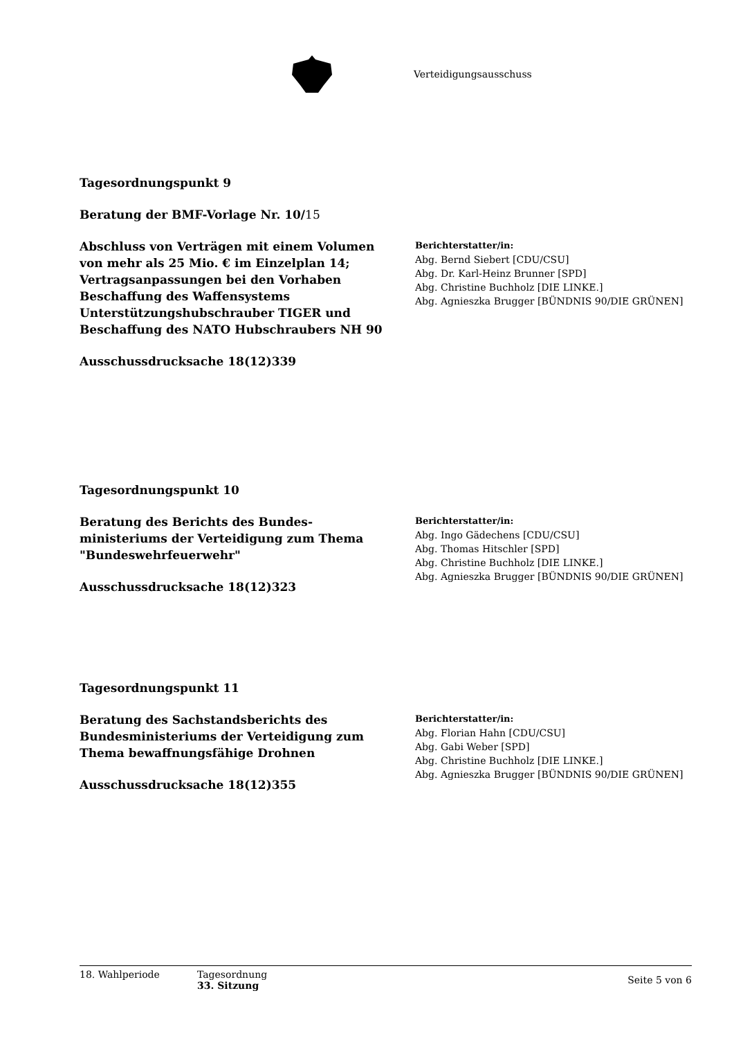Verteidigungsausschuss
Tagesordnungspunkt 9
Beratung der BMF-Vorlage Nr. 10/15
Abschluss von Verträgen mit einem Volumen von mehr als 25 Mio. € im Einzelplan 14; Vertragsanpassungen bei den Vorhaben Beschaffung des Waffensystems Unterstützungshubschrauber TIGER und Beschaffung des NATO Hubschraubers NH 90
Ausschussdrucksache 18(12)339
Berichterstatter/in:
Abg. Bernd Siebert [CDU/CSU]
Abg. Dr. Karl-Heinz Brunner [SPD]
Abg. Christine Buchholz [DIE LINKE.]
Abg. Agnieszka Brugger [BÜNDNIS 90/DIE GRÜNEN]
Tagesordnungspunkt 10
Beratung des Berichts des Bundes-ministeriums der Verteidigung zum Thema "Bundeswehrfeuerwehr"
Ausschussdrucksache 18(12)323
Berichterstatter/in:
Abg. Ingo Gädechens [CDU/CSU]
Abg. Thomas Hitschler [SPD]
Abg. Christine Buchholz [DIE LINKE.]
Abg. Agnieszka Brugger [BÜNDNIS 90/DIE GRÜNEN]
Tagesordnungspunkt 11
Beratung des Sachstandsberichts des Bundesministeriums der Verteidigung zum Thema bewaffnungsfähige Drohnen
Ausschussdrucksache 18(12)355
Berichterstatter/in:
Abg. Florian Hahn [CDU/CSU]
Abg. Gabi Weber [SPD]
Abg. Christine Buchholz [DIE LINKE.]
Abg. Agnieszka Brugger [BÜNDNIS 90/DIE GRÜNEN]
18. Wahlperiode Tagesordnung
33. Sitzung
Seite 5 von 6